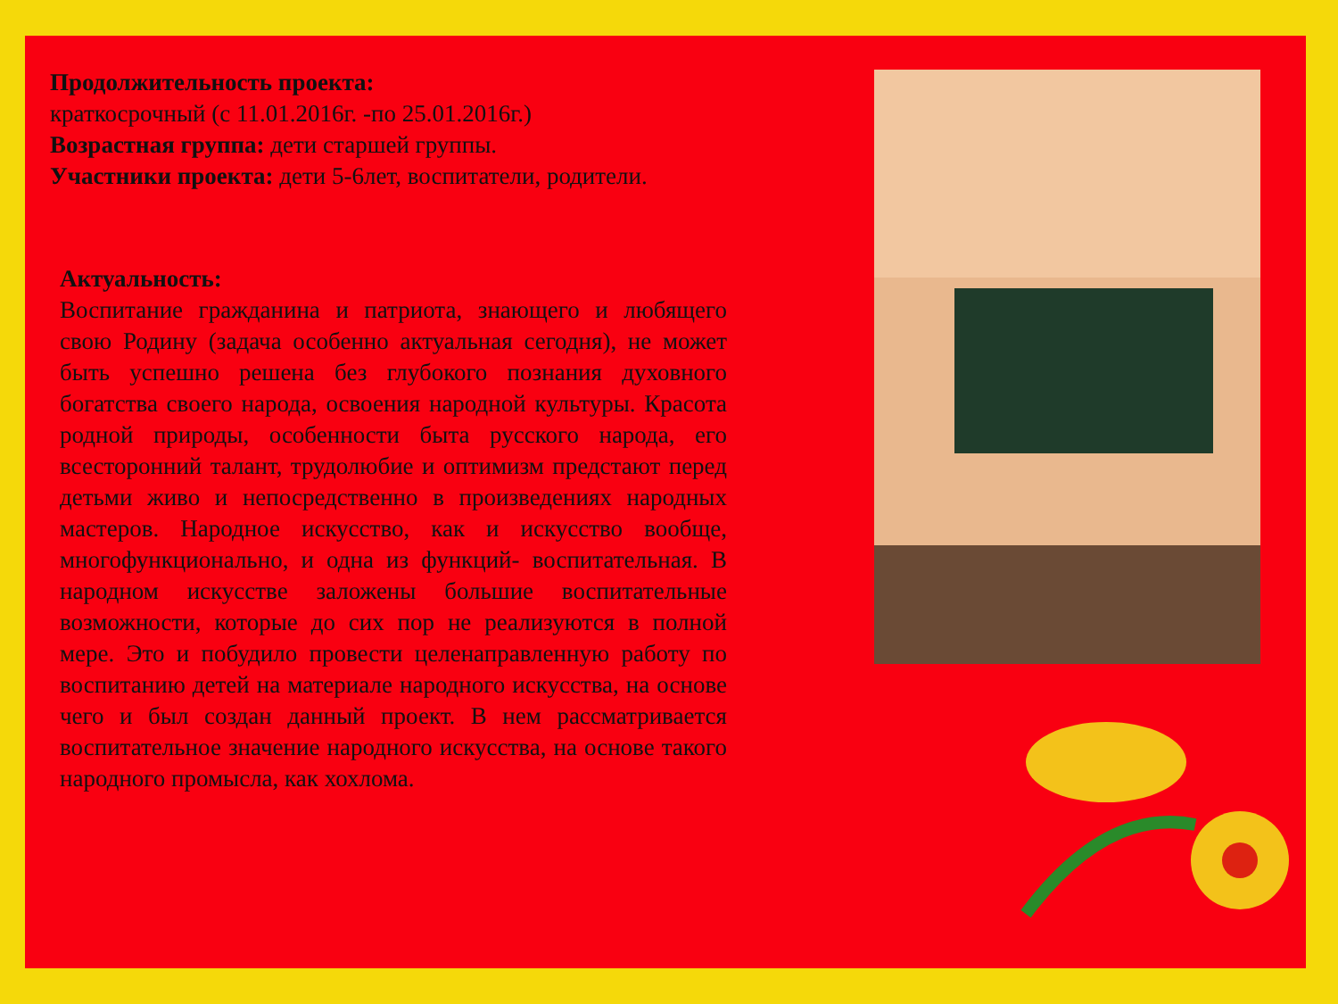Продолжительность проекта:
краткосрочный (с 11.01.2016г. -по 25.01.2016г.)
Возрастная группа: дети старшей группы.
Участники проекта: дети 5-6лет, воспитатели, родители.
Актуальность:
Воспитание гражданина и патриота, знающего и любящего свою Родину (задача особенно актуальная сегодня), не может быть успешно решена без глубокого познания духовного богатства своего народа, освоения народной культуры. Красота родной природы, особенности быта русского народа, его всесторонний талант, трудолюбие и оптимизм предстают перед детьми живо и непосредственно в произведениях народных мастеров. Народное искусство, как и искусство вообще, многофункционально, и одна из функций- воспитательная. В народном искусстве заложены большие воспитательные возможности, которые до сих пор не реализуются в полной мере. Это и побудило провести целенаправленную работу по воспитанию детей на материале народного искусства, на основе чего и был создан данный проект. В нем рассматривается воспитательное значение народного искусства, на основе такого народного промысла, как хохлома.